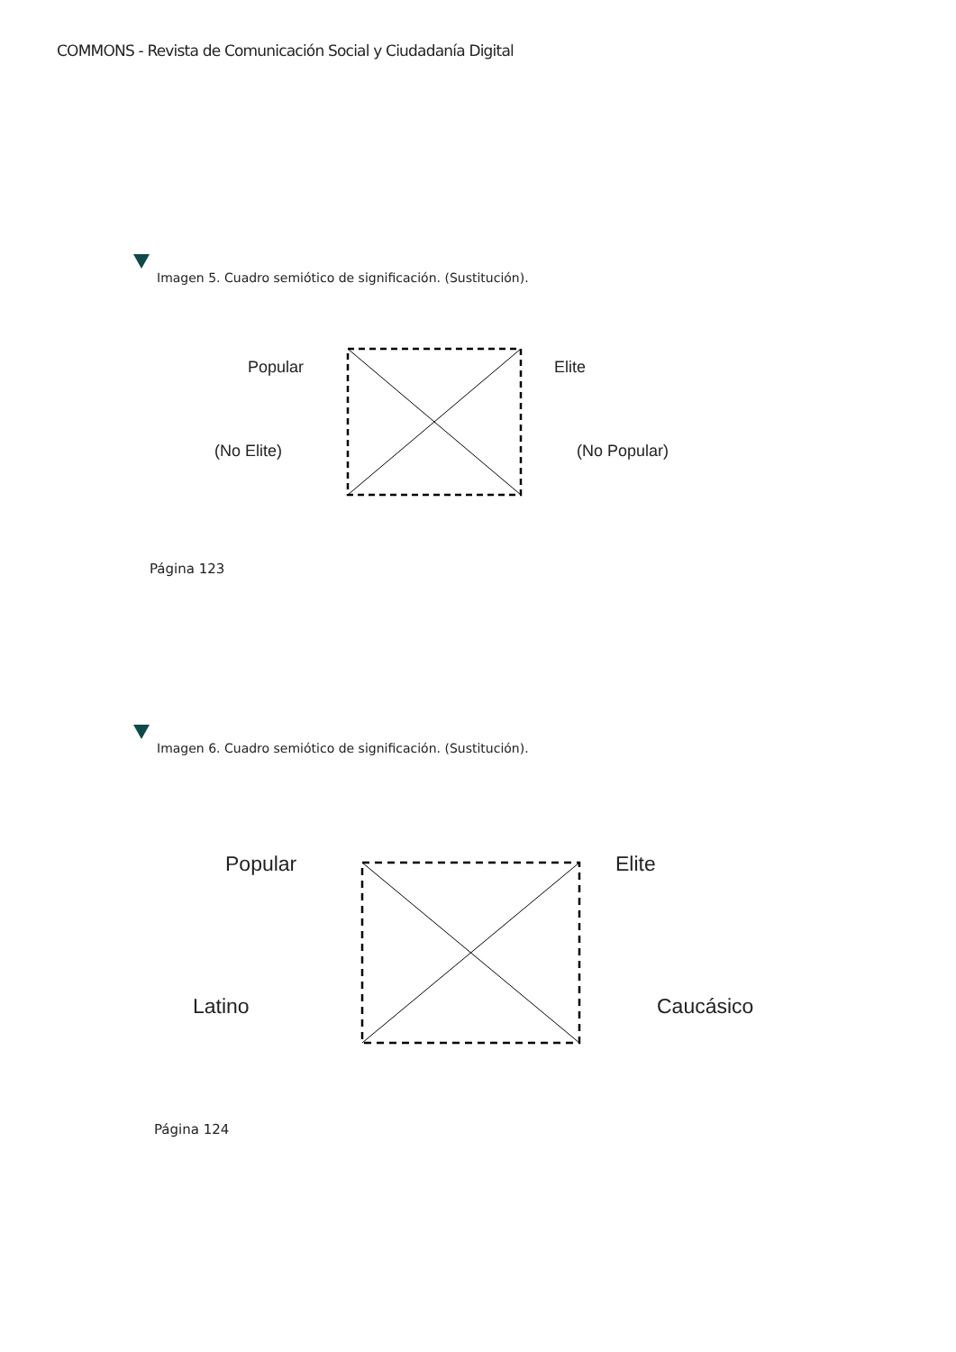COMMONS - Revista de Comunicación Social y Ciudadanía Digital
Imagen 5. Cuadro semiótico de significación. (Sustitución).
Popular
Elite
(No Elite)
(No Popular)
Página 123
Imagen 6. Cuadro semiótico de significación. (Sustitución).
Popular
Elite
Latino
Caucásico
Página 124